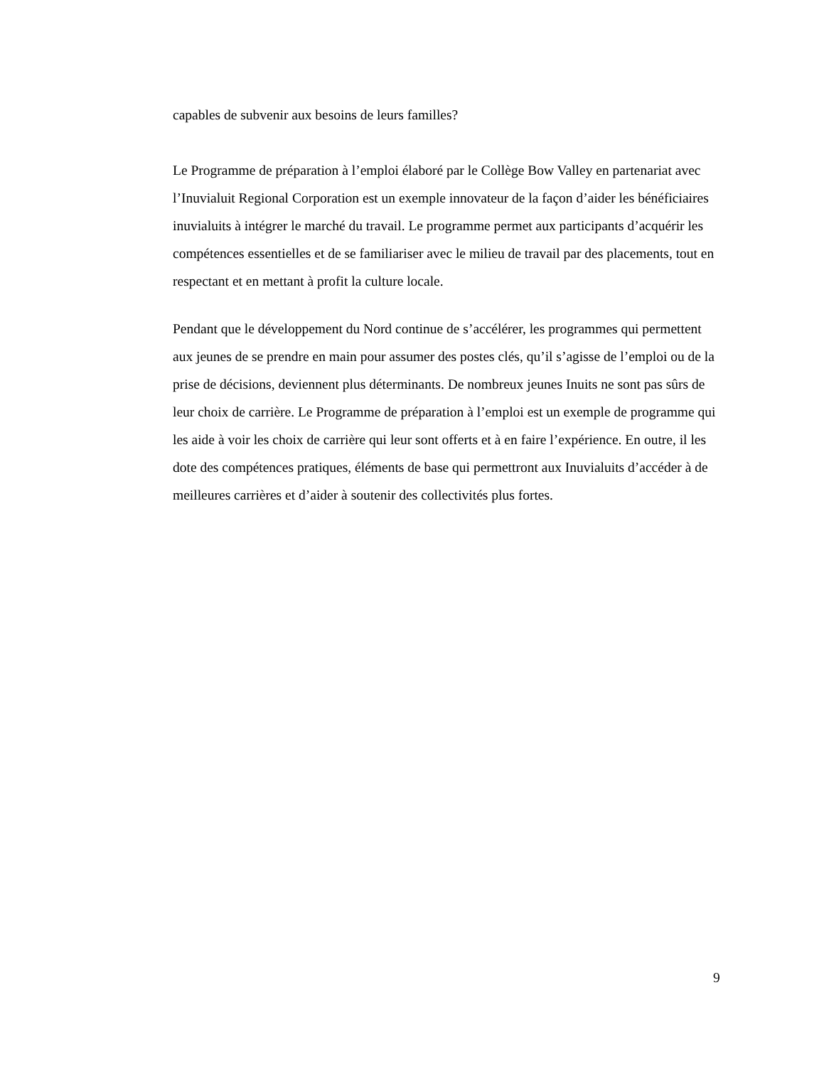capables de subvenir aux besoins de leurs familles?
Le Programme de préparation à l’emploi élaboré par le Collège Bow Valley en partenariat avec l’Inuvialuit Regional Corporation est un exemple innovateur de la façon d’aider les bénéficiaires inuvialuits à intégrer le marché du travail. Le programme permet aux participants d’acquérir les compétences essentielles et de se familiariser avec le milieu de travail par des placements, tout en respectant et en mettant à profit la culture locale.
Pendant que le développement du Nord continue de s’accélérer, les programmes qui permettent aux jeunes de se prendre en main pour assumer des postes clés, qu’il s’agisse de l’emploi ou de la prise de décisions, deviennent plus déterminants. De nombreux jeunes Inuits ne sont pas sûrs de leur choix de carrière. Le Programme de préparation à l’emploi est un exemple de programme qui les aide à voir les choix de carrière qui leur sont offerts et à en faire l’expérience. En outre, il les dote des compétences pratiques, éléments de base qui permettront aux Inuvialuits d’accéder à de meilleures carrières et d’aider à soutenir des collectivités plus fortes.
9